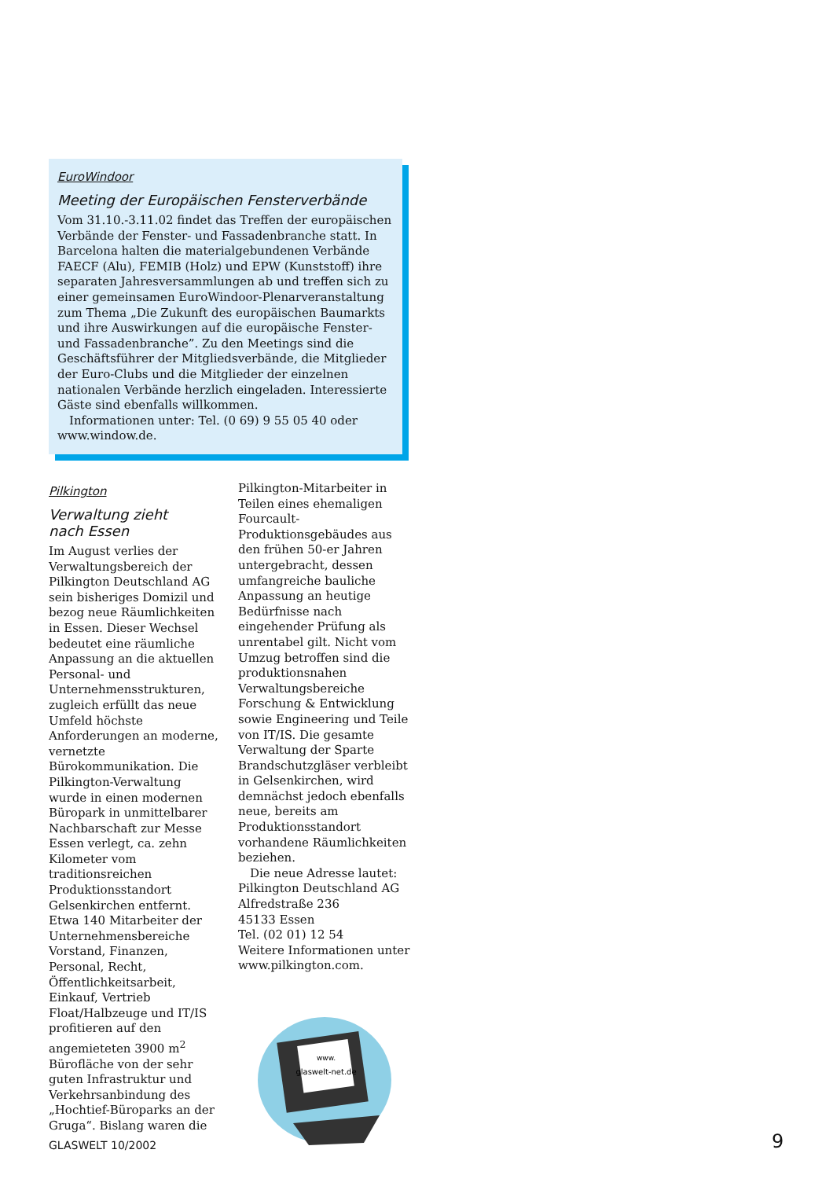EuroWindoor
Meeting der Europäischen Fensterverbände
Vom 31.10.-3.11.02 findet das Treffen der europäischen Verbände der Fenster- und Fassadenbranche statt. In Barcelona halten die materialgebundenen Verbände FAECF (Alu), FEMIB (Holz) und EPW (Kunststoff) ihre separaten Jahresversammlungen ab und treffen sich zu einer gemeinsamen EuroWindoor-Plenarveranstaltung zum Thema „Die Zukunft des europäischen Baumarkts und ihre Auswirkungen auf die europäische Fenster- und Fassadenbranche”. Zu den Meetings sind die Geschäftsführer der Mitgliedsverbände, die Mitglieder der Euro-Clubs und die Mitglieder der einzelnen nationalen Verbände herzlich eingeladen. Interessierte Gäste sind ebenfalls willkommen.
Informationen unter: Tel. (0 69) 9 55 05 40 oder www.window.de.
Pilkington
Verwaltung zieht
nach Essen
Im August verlies der Verwaltungsbereich der Pilkington Deutschland AG sein bisheriges Domizil und bezog neue Räumlichkeiten in Essen. Dieser Wechsel bedeutet eine räumliche Anpassung an die aktuellen Personal- und Unternehmensstrukturen, zugleich erfüllt das neue Umfeld höchste Anforderungen an moderne, vernetzte Bürokommunikation. Die Pilkington-Verwaltung wurde in einen modernen Büropark in unmittelbarer Nachbarschaft zur Messe Essen verlegt, ca. zehn Kilometer vom traditionsreichen Produktionsstandort Gelsenkirchen entfernt. Etwa 140 Mitarbeiter der Unternehmensbereiche Vorstand, Finanzen, Personal, Recht, Öffentlichkeitsarbeit, Einkauf, Vertrieb Float/Halbzeuge und IT/IS profitieren auf den angemieteten 3900 m<sup>2</sup> Bürofläche von der sehr guten Infrastruktur und Verkehrsanbindung des „Hochtief-Büroparks an der Gruga“. Bislang waren die
Pilkington-Mitarbeiter in Teilen eines ehemaligen Fourcault-Produktionsgebäudes aus den frühen 50-er Jahren untergebracht, dessen umfangreiche bauliche Anpassung an heutige Bedürfnisse nach eingehender Prüfung als unrentabel gilt. Nicht vom Umzug betroffen sind die produktionsnahen Verwaltungsbereiche Forschung & Entwicklung sowie Engineering und Teile von IT/IS. Die gesamte Verwaltung der Sparte Brandschutzgläser verbleibt in Gelsenkirchen, wird demnächst jedoch ebenfalls neue, bereits am Produktionsstandort vorhandene Räumlichkeiten beziehen.
Die neue Adresse lautet:
Pilkington Deutschland AG
Alfredstraße 236
45133 Essen
Tel. (02 01) 12 54
Weitere Informationen unter www.pilkington.com.
www.
glaswelt-net.de
GLASWELT 10/2002 9